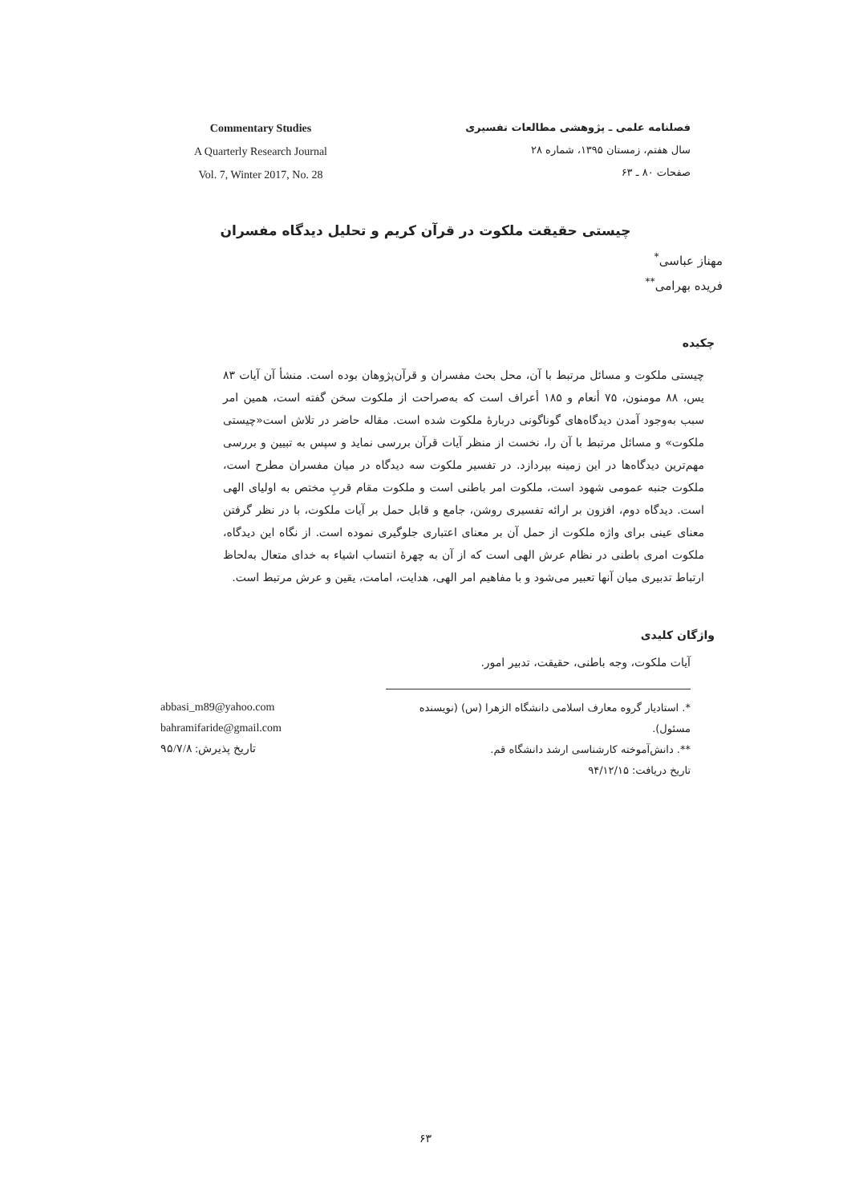فصلنامه علمی ـ پژوهشی مطالعات تفسیری
سال هفتم، زمستان ۱۳۹۵، شماره ۲۸
صفحات ۸۰ ـ ۶۳
Commentary Studies
A Quarterly Research Journal
Vol. 7, Winter 2017, No. 28
چیستی حقیقت ملکوت در قرآن کریم و تحلیل دیدگاه مفسران
مهناز عباسی<sup>*</sup>
فریده بهرامی<sup>**</sup>
چکیده
چیستی ملکوت و مسائل مرتبط با آن، محل بحث مفسران و قرآن‌پژوهان بوده است. منشأ آن آیات ۸۳ یس، ۸۸ مومنون، ۷۵ أنعام و ۱۸۵ أعراف است که به‌صراحت از ملکوت سخن گفته است، همین امر سبب به‌وجود آمدن دیدگاه‌های گوناگونی دربارهٔ ملکوت شده است. مقاله حاضر در تلاش است«چیستی ملکوت» و مسائل مرتبط با آن را، نخست از منظر آیات قرآن بررسی نماید و سپس به تبیین و بررسی مهم‌ترین دیدگاه‌ها در این زمینه بپردازد. در تفسیر ملکوت سه دیدگاه در میان مفسران مطرح است، ملکوت جنبه عمومی شهود است، ملکوت امر باطنی است و ملکوت مقام قربِ مختص به اولیای الهی است. دیدگاه دوم، افزون بر ارائه تفسیری روشن، جامع و قابل حمل بر آیات ملکوت، با در نظر گرفتن معنای عینی برای واژه ملکوت از حمل آن بر معنای اعتباری جلوگیری نموده است. از نگاه این دیدگاه، ملکوت امری باطنی در نظام عرش الهی است که از آن به چهرهٔ انتساب اشیاء به خدای متعال به‌لحاظ ارتباط تدبیری میان آنها تعبیر می‌شود و با مفاهیم امر الهی، هدایت، امامت، یقین و عرش مرتبط است.
واژگان کلیدی
آیات ملکوت، وجه باطنی، حقیقت، تدبیر امور.
*. استادیار گروه معارف اسلامی دانشگاه الزهرا (س) (نویسنده مسئول).
**. دانش‌آموخته کارشناسی ارشد دانشگاه قم.
تاریخ دریافت: ۹۴/۱۲/۱۵
abbasi_m89@yahoo.com
bahramifaride@gmail.com
تاریخ پذیرش: ۹۵/۷/۸
۶۳